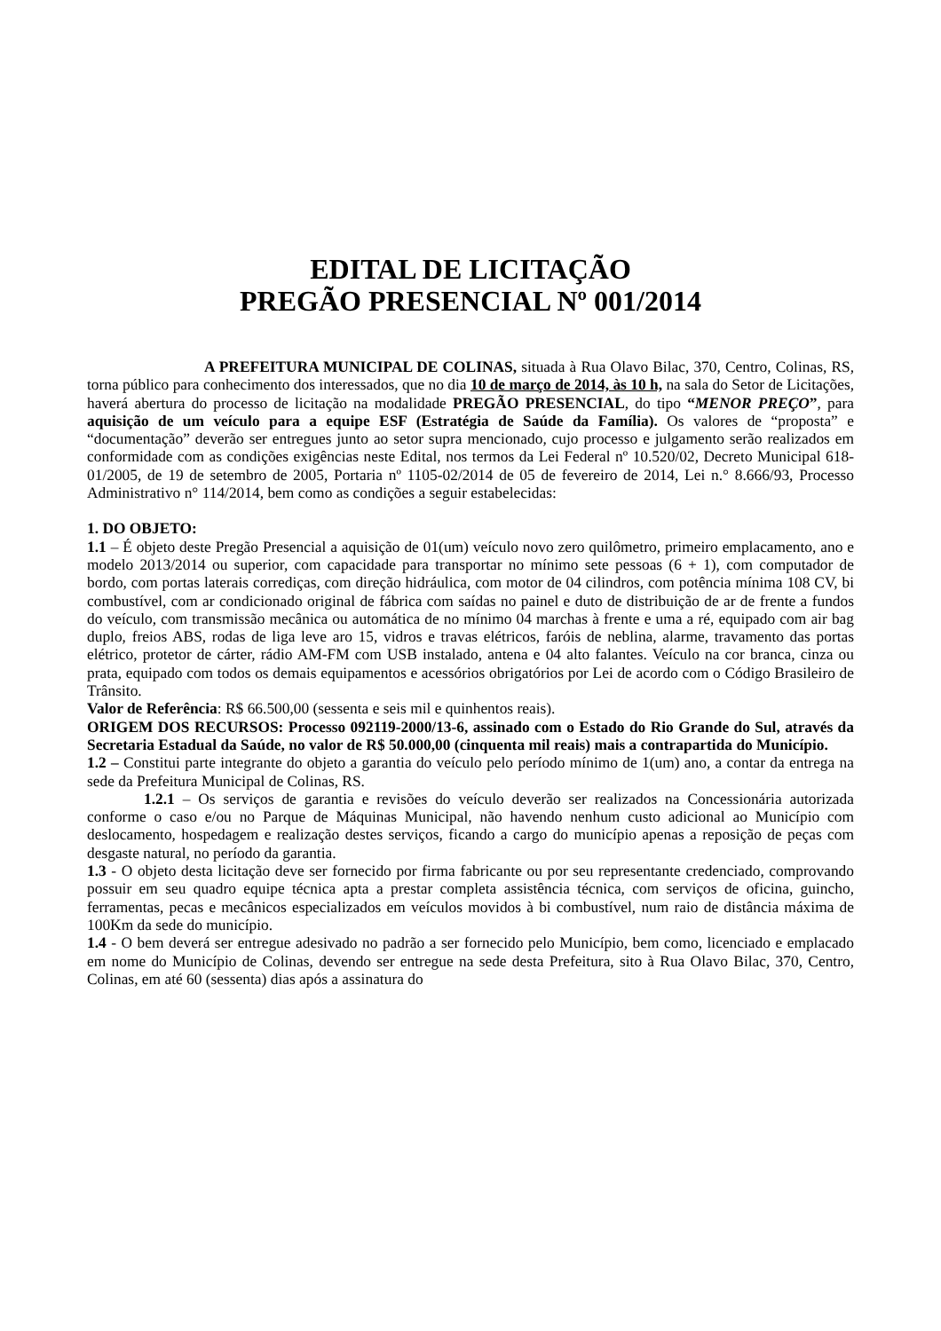EDITAL DE LICITAÇÃO
PREGÃO PRESENCIAL Nº 001/2014
A PREFEITURA MUNICIPAL DE COLINAS, situada à Rua Olavo Bilac, 370, Centro, Colinas, RS, torna público para conhecimento dos interessados, que no dia 10 de março de 2014, às 10 h, na sala do Setor de Licitações, haverá abertura do processo de licitação na modalidade PREGÃO PRESENCIAL, do tipo “MENOR PREÇO”, para aquisição de um veículo para a equipe ESF (Estratégia de Saúde da Família). Os valores de “proposta” e “documentação” deverão ser entregues junto ao setor supra mencionado, cujo processo e julgamento serão realizados em conformidade com as condições exigências neste Edital, nos termos da Lei Federal nº 10.520/02, Decreto Municipal 618-01/2005, de 19 de setembro de 2005, Portaria nº 1105-02/2014 de 05 de fevereiro de 2014, Lei n.° 8.666/93, Processo Administrativo n° 114/2014, bem como as condições a seguir estabelecidas:
1. DO OBJETO:
1.1 – É objeto deste Pregão Presencial a aquisição de 01(um) veículo novo zero quilômetro, primeiro emplacamento, ano e modelo 2013/2014 ou superior, com capacidade para transportar no mínimo sete pessoas (6 + 1), com computador de bordo, com portas laterais corrediças, com direção hidráulica, com motor de 04 cilindros, com potência mínima 108 CV, bi combustível, com ar condicionado original de fábrica com saídas no painel e duto de distribuição de ar de frente a fundos do veículo, com transmissão mecânica ou automática de no mínimo 04 marchas à frente e uma a ré, equipado com air bag duplo, freios ABS, rodas de liga leve aro 15, vidros e travas elétricos, faróis de neblina, alarme, travamento das portas elétrico, protetor de cárter, rádio AM-FM com USB instalado, antena e 04 alto falantes. Veículo na cor branca, cinza ou prata, equipado com todos os demais equipamentos e acessórios obrigatórios por Lei de acordo com o Código Brasileiro de Trânsito.
Valor de Referência: R$ 66.500,00 (sessenta e seis mil e quinhentos reais).
ORIGEM DOS RECURSOS: Processo 092119-2000/13-6, assinado com o Estado do Rio Grande do Sul, através da Secretaria Estadual da Saúde, no valor de R$ 50.000,00 (cinquenta mil reais) mais a contrapartida do Município.
1.2 – Constitui parte integrante do objeto a garantia do veículo pelo período mínimo de 1(um) ano, a contar da entrega na sede da Prefeitura Municipal de Colinas, RS.
1.2.1 – Os serviços de garantia e revisões do veículo deverão ser realizados na Concessionária autorizada conforme o caso e/ou no Parque de Máquinas Municipal, não havendo nenhum custo adicional ao Município com deslocamento, hospedagem e realização destes serviços, ficando a cargo do município apenas a reposição de peças com desgaste natural, no período da garantia.
1.3 - O objeto desta licitação deve ser fornecido por firma fabricante ou por seu representante credenciado, comprovando possuir em seu quadro equipe técnica apta a prestar completa assistência técnica, com serviços de oficina, guincho, ferramentas, pecas e mecânicos especializados em veículos movidos à bi combustível, num raio de distância máxima de 100Km da sede do município.
1.4 - O bem deverá ser entregue adesivado no padrão a ser fornecido pelo Município, bem como, licenciado e emplacado em nome do Município de Colinas, devendo ser entregue na sede desta Prefeitura, sito à Rua Olavo Bilac, 370, Centro, Colinas, em até 60 (sessenta) dias após a assinatura do